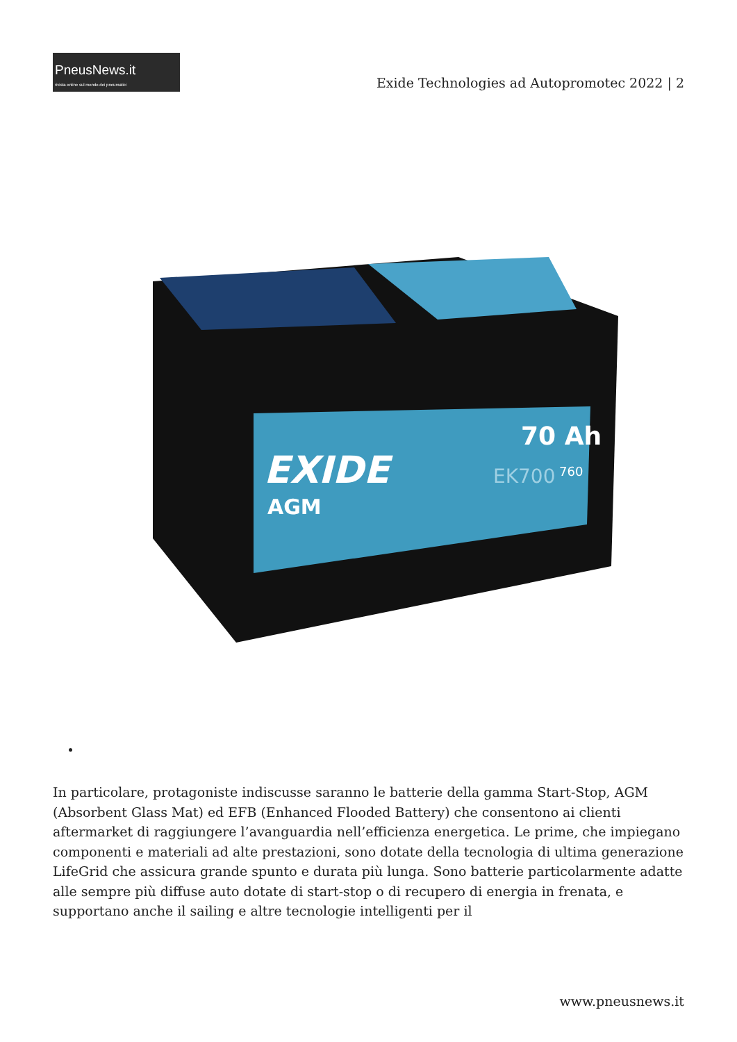PneusNews.it
rivista online sul mondo dei pneumatici
Exide Technologies ad Autopromotec 2022 | 2
EXIDE
AGM
70 Ah
EK700
760
In particolare, protagoniste indiscusse saranno le batterie della gamma Start-Stop, AGM (Absorbent Glass Mat) ed EFB (Enhanced Flooded Battery) che consentono ai clienti aftermarket di raggiungere l’avanguardia nell’efficienza energetica. Le prime, che impiegano componenti e materiali ad alte prestazioni, sono dotate della tecnologia di ultima generazione LifeGrid che assicura grande spunto e durata più lunga. Sono batterie particolarmente adatte alle sempre più diffuse auto dotate di start-stop o di recupero di energia in frenata, e supportano anche il sailing e altre tecnologie intelligenti per il
www.pneusnews.it